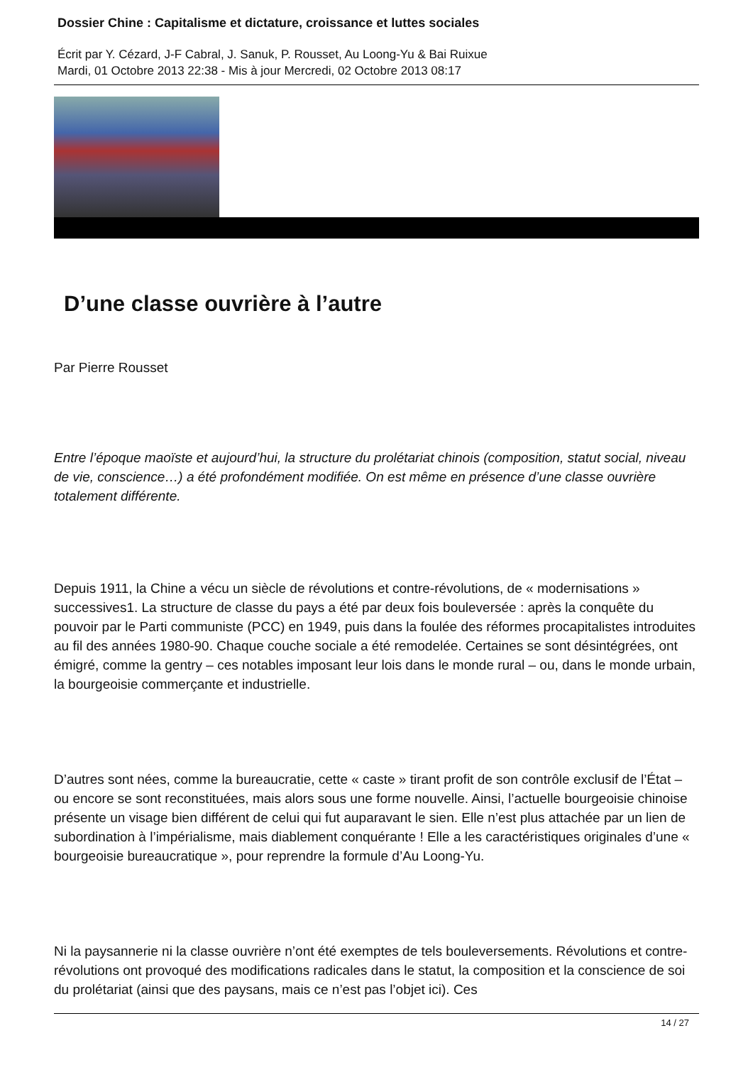Dossier Chine : Capitalisme et dictature, croissance et luttes sociales
Écrit par Y. Cézard, J-F Cabral, J. Sanuk, P. Rousset, Au Loong-Yu & Bai Ruixue
Mardi, 01 Octobre 2013 22:38 - Mis à jour Mercredi, 02 Octobre 2013 08:17
D’une classe ouvrière à l’autre
Par Pierre Rousset
Entre l’époque maoïste et aujourd’hui, la structure du prolétariat chinois (composition, statut social, niveau de vie, conscience…) a été profondément modifiée. On est même en présence d’une classe ouvrière totalement différente.
Depuis 1911, la Chine a vécu un siècle de révolutions et contre-révolutions, de « modernisations » successives1. La structure de classe du pays a été par deux fois bouleversée : après la conquête du pouvoir par le Parti communiste (PCC) en 1949, puis dans la foulée des réformes procapitalistes introduites au fil des années 1980-90. Chaque couche sociale a été remodelée. Certaines se sont désintégrées, ont émigré, comme la gentry – ces notables imposant leur lois dans le monde rural – ou, dans le monde urbain, la bourgeoisie commerçante et industrielle.
D’autres sont nées, comme la bureaucratie, cette « caste » tirant profit de son contrôle exclusif de l’État – ou encore se sont reconstituées, mais alors sous une forme nouvelle. Ainsi, l’actuelle bourgeoisie chinoise présente un visage bien différent de celui qui fut auparavant le sien. Elle n’est plus attachée par un lien de subordination à l’impérialisme, mais diablement conquérante ! Elle a les caractéristiques originales d’une « bourgeoisie bureaucratique », pour reprendre la formule d’Au Loong-Yu.
Ni la paysannerie ni la classe ouvrière n’ont été exemptes de tels bouleversements. Révolutions et contre-révolutions ont provoqué des modifications radicales dans le statut, la composition et la conscience de soi du prolétariat (ainsi que des paysans, mais ce n’est pas l’objet ici). Ces
14 / 27